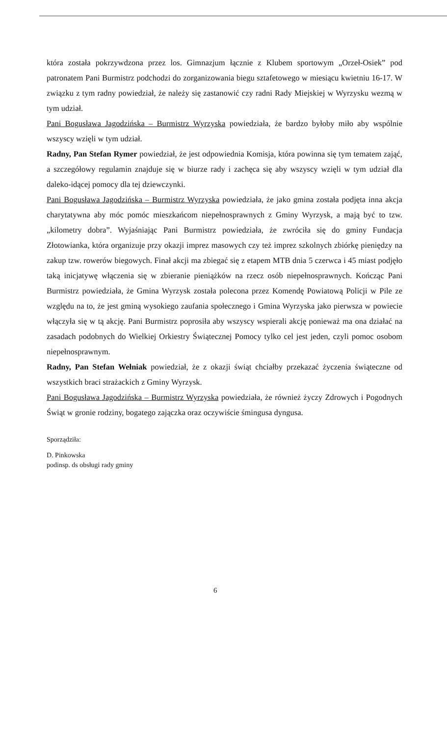która została pokrzywdzona przez los. Gimnazjum łącznie z Klubem sportowym „Orzeł-Osiek” pod patronatem Pani Burmistrz podchodzi do zorganizowania biegu sztafetowego w miesiącu kwietniu 16-17. W związku z tym radny powiedział, że należy się zastanowić czy radni Rady Miejskiej w Wyrzysku wezmą w tym udział.
Pani Bogusława Jagodzińska – Burmistrz Wyrzyska powiedziała, że bardzo byłoby miło aby wspólnie wszyscy wzięli w tym udział.
Radny, Pan Stefan Rymer powiedział, że jest odpowiednia Komisja, która powinna się tym tematem zająć, a szczegółowy regulamin znajduje się w biurze rady i zachęca się aby wszyscy wzięli w tym udział dla daleko-idącej pomocy dla tej dziewczynki.
Pani Bogusława Jagodzińska – Burmistrz Wyrzyska powiedziała, że jako gmina została podjęta inna akcja charytatywna aby móc pomóc mieszkańcom niepełnosprawnych z Gminy Wyrzysk, a mają być to tzw. „kilometry dobra”. Wyjaśniając Pani Burmistrz powiedziała, że zwróciła się do gminy Fundacja Złotowianka, która organizuje przy okazji imprez masowych czy też imprez szkolnych zbiórkę pieniędzy na zakup tzw. rowerów biegowych. Finał akcji ma zbiegać się z etapem MTB dnia 5 czerwca i 45 miast podjęło taką inicjatywę włączenia się w zbieranie pieniążków na rzecz osób niepełnosprawnych. Kończąc Pani Burmistrz powiedziała, że Gmina Wyrzysk została polecona przez Komendę Powiatową Policji w Pile ze względu na to, że jest gminą wysokiego zaufania społecznego i Gmina Wyrzyska jako pierwsza w powiecie włączyła się w tą akcję. Pani Burmistrz poprosiła aby wszyscy wspierali akcję ponieważ ma ona działać na zasadach podobnych do Wielkiej Orkiestry Świątecznej Pomocy tylko cel jest jeden, czyli pomoc osobom niepełnosprawnym.
Radny, Pan Stefan Wełniak powiedział, że z okazji świąt chciałby przekazać życzenia świąteczne od wszystkich braci strażackich z Gminy Wyrzysk.
Pani Bogusława Jagodzińska – Burmistrz Wyrzyska powiedziała, że również życzy Zdrowych i Pogodnych Świąt w gronie rodziny, bogatego zajączka oraz oczywiście śmingusa dyngusa.
Sporządziła:
D. Pinkowska
podinsp. ds obsługi rady gminy
6